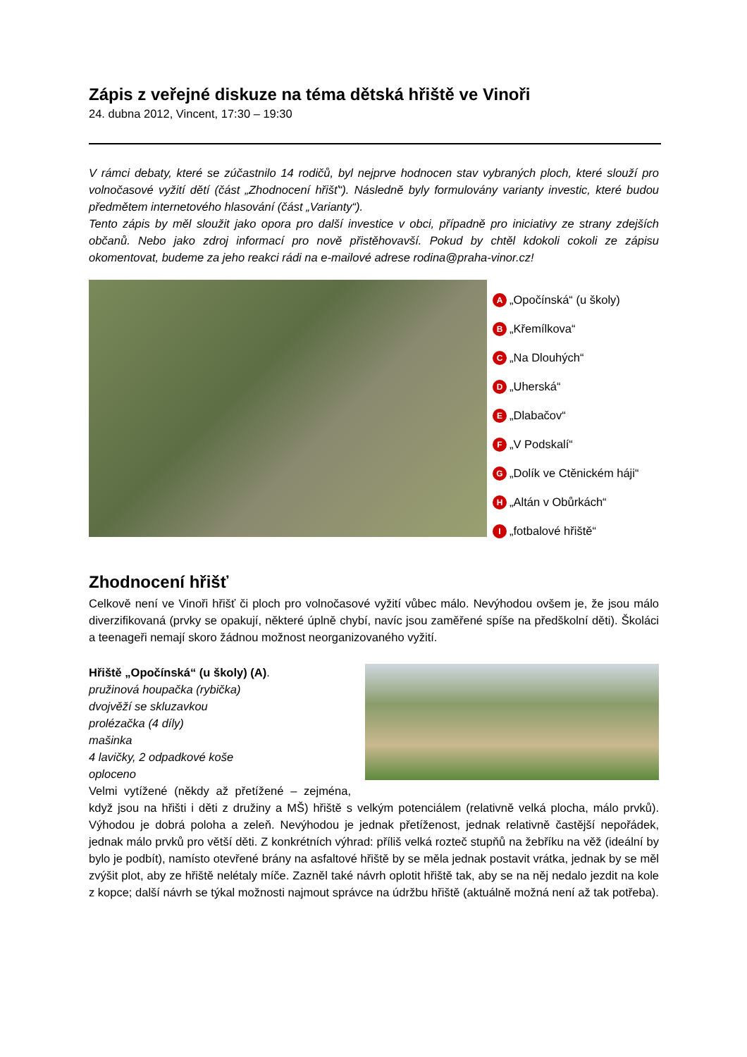Zápis z veřejné diskuze na téma dětská hřiště ve Vinoři
24. dubna 2012, Vincent, 17:30 – 19:30
V rámci debaty, které se zúčastnilo 14 rodičů, byl nejprve hodnocen stav vybraných ploch, které slouží pro volnočasové vyžití dětí (část „Zhodnocení hřišť“). Následně byly formulovány varianty investic, které budou předmětem internetového hlasování (část „Varianty“).
Tento zápis by měl sloužit jako opora pro další investice v obci, případně pro iniciativy ze strany zdejších občanů. Nebo jako zdroj informací pro nově přistěhovavší. Pokud by chtěl kdokoli cokoli ze zápisu okomentovat, budeme za jeho reakci rádi na e-mailové adrese rodina@praha-vinor.cz!
A „Opočínská“ (u školy)
B „Křemílkova“
C „Na Dlouhých“
D „Uherská“
E „Dlabačov“
F „V Podskalí“
G „Dolík ve Ctěnickém háji“
H „Altán v Obůrkách“
I „fotbalové hřiště“
Zhodnocení hřišť
Celkově není ve Vinoři hřišť či ploch pro volnočasové vyžití vůbec málo. Nevýhodou ovšem je, že jsou málo diverzifikovaná (prvky se opakují, některé úplně chybí, navíc jsou zaměřené spíše na předškolní děti). Školáci a teenageři nemají skoro žádnou možnost neorganizovaného vyžití.
Hřiště „Opočínská“ (u školy) (A).
pružinová houpačka (rybička)
dvojvěží se skluzavkou
prolézačka (4 díly)
mašinka
4 lavičky, 2 odpadkové koše
oploceno
Velmi vytížené (někdy až přetížené – zejména, když jsou na hřišti i děti z družiny a MŠ) hřiště s velkým potenciálem (relativně velká plocha, málo prvků). Výhodou je dobrá poloha a zeleň. Nevýhodou je jednak přetíženost, jednak relativně častější nepořádek, jednak málo prvků pro větší děti. Z konkrétních výhrad: příliš velká rozteč stupňů na žebříku na věž (ideální by bylo je podbít), namísto otevřené brány na asfaltové hřiště by se měla jednak postavit vrátka, jednak by se měl zvýšit plot, aby ze hřiště nelétaly míče. Zazněl také návrh oplotit hřiště tak, aby se na něj nedalo jezdit na kole z kopce; další návrh se týkal možnosti najmout správce na údržbu hřiště (aktuálně možná není až tak potřeba).